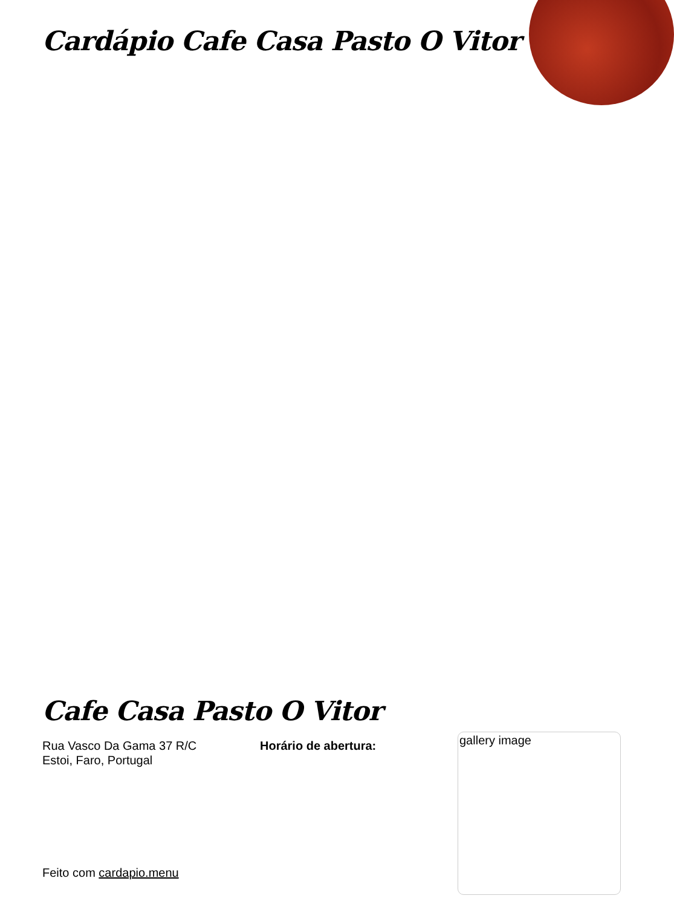Cardápio Cafe Casa Pasto O Vitor
Cafe Casa Pasto O Vitor
Rua Vasco Da Gama 37 R/C
Estoi, Faro, Portugal
Horário de abertura:
gallery image
Feito com cardapio.menu